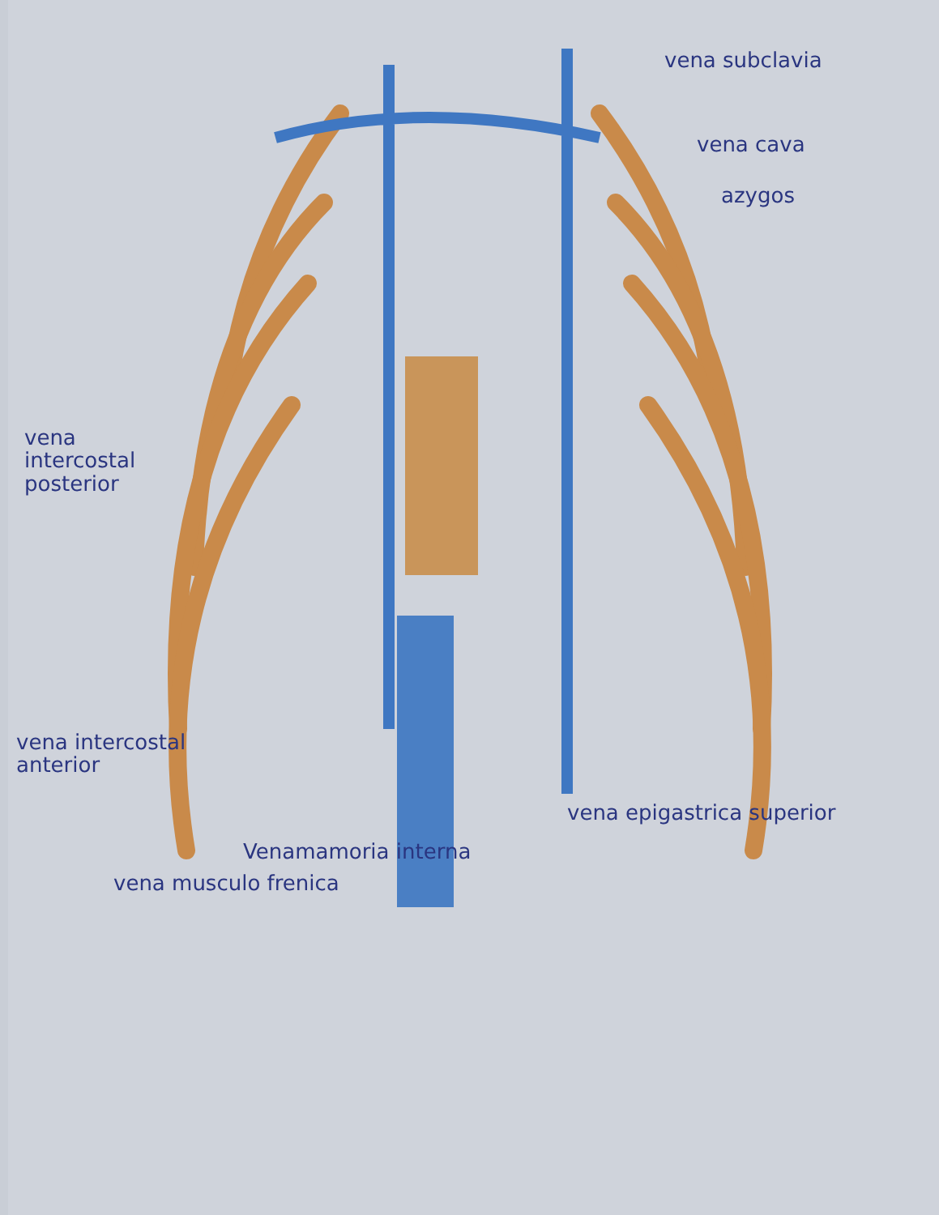vena subclavia
vena cava
azygos
vena intercostal posterior
vena intercostal anterior
vena epigastrica superior
Venamamoria interna
vena musculo frenica